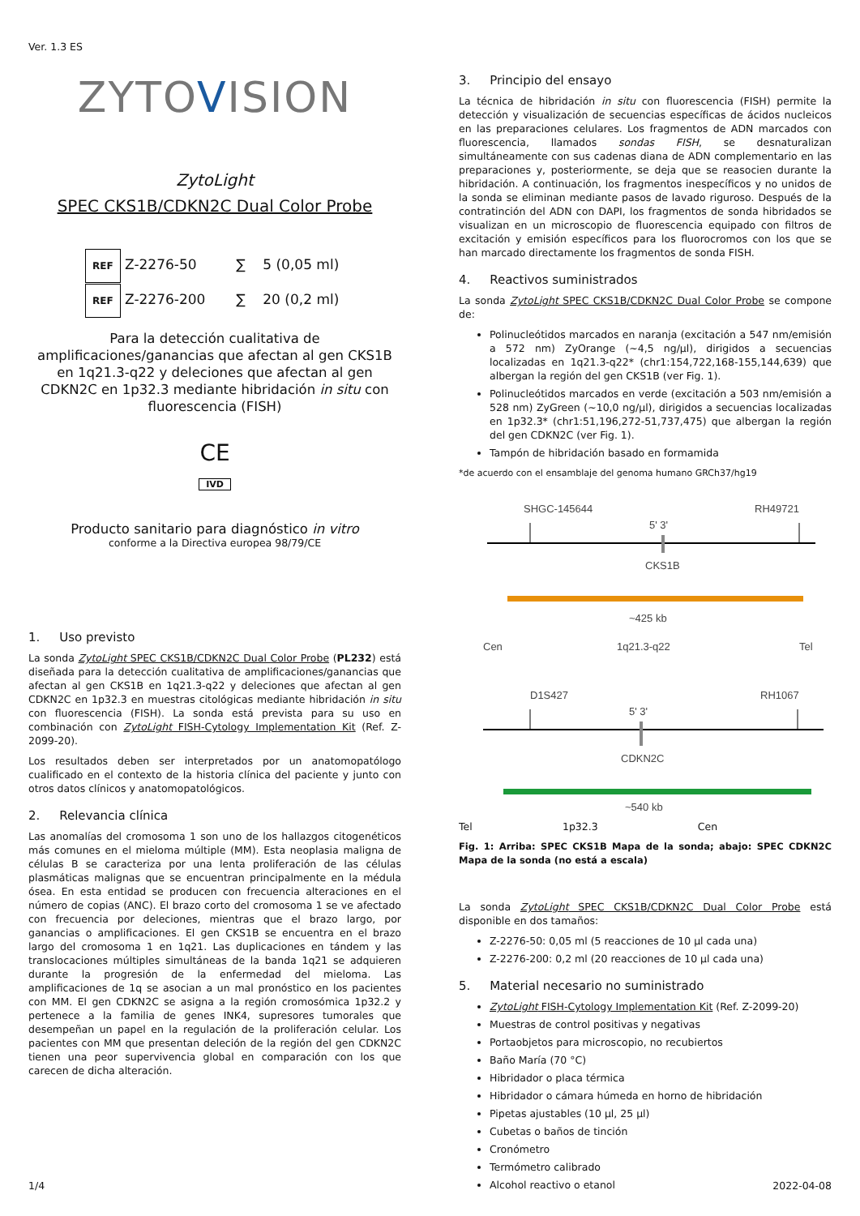Ver. 1.3 ES
ZYTOVISION
Zyto Light
SPEC CKS1B/CDKN2C Dual Color Probe
REF Z-2276-50 ∑ 5 (0,05 ml)
REF Z-2276-200 ∑ 20 (0,2 ml)
Para la detección cualitativa de amplificaciones/ganancias que afectan al gen CKS1B en 1q21.3-q22 y deleciones que afectan al gen CDKN2C en 1p32.3 mediante hibridación in situ con fluorescencia (FISH)
CE
IVD
Producto sanitario para diagnóstico in vitro
conforme a la Directiva europea 98/79/CE
1. Uso previsto
La sonda ZytoLight SPEC CKS1B/CDKN2C Dual Color Probe (PL232) está diseñada para la detección cualitativa de amplificaciones/ganancias que afectan al gen CKS1B en 1q21.3-q22 y deleciones que afectan al gen CDKN2C en 1p32.3 en muestras citológicas mediante hibridación in situ con fluorescencia (FISH). La sonda está prevista para su uso en combinación con ZytoLight FISH-Cytology Implementation Kit (Ref. Z-2099-20).
Los resultados deben ser interpretados por un anatomopatólogo cualificado en el contexto de la historia clínica del paciente y junto con otros datos clínicos y anatomopatológicos.
2. Relevancia clínica
Las anomalías del cromosoma 1 son uno de los hallazgos citogenéticos más comunes en el mieloma múltiple (MM). Esta neoplasia maligna de células B se caracteriza por una lenta proliferación de las células plasmáticas malignas que se encuentran principalmente en la médula ósea. En esta entidad se producen con frecuencia alteraciones en el número de copias (ANC). El brazo corto del cromosoma 1 se ve afectado con frecuencia por deleciones, mientras que el brazo largo, por ganancias o amplificaciones. El gen CKS1B se encuentra en el brazo largo del cromosoma 1 en 1q21. Las duplicaciones en tándem y las translocaciones múltiples simultáneas de la banda 1q21 se adquieren durante la progresión de la enfermedad del mieloma. Las amplificaciones de 1q se asocian a un mal pronóstico en los pacientes con MM. El gen CDKN2C se asigna a la región cromosómica 1p32.2 y pertenece a la familia de genes INK4, supresores tumorales que desempeñan un papel en la regulación de la proliferación celular. Los pacientes con MM que presentan deleción de la región del gen CDKN2C tienen una peor supervivencia global en comparación con los que carecen de dicha alteración.
3. Principio del ensayo
La técnica de hibridación in situ con fluorescencia (FISH) permite la detección y visualización de secuencias específicas de ácidos nucleicos en las preparaciones celulares. Los fragmentos de ADN marcados con fluorescencia, llamados sondas FISH, se desnaturalizan simultáneamente con sus cadenas diana de ADN complementario en las preparaciones y, posteriormente, se deja que se reasocien durante la hibridación. A continuación, los fragmentos inespecíficos y no unidos de la sonda se eliminan mediante pasos de lavado riguroso. Después de la contratinción del ADN con DAPI, los fragmentos de sonda hibridados se visualizan en un microscopio de fluorescencia equipado con filtros de excitación y emisión específicos para los fluorocromos con los que se han marcado directamente los fragmentos de sonda FISH.
4. Reactivos suministrados
La sonda ZytoLight SPEC CKS1B/CDKN2C Dual Color Probe se compone de:
Polinucleótidos marcados en naranja (excitación a 547 nm/emisión a 572 nm) ZyOrange (~4,5 ng/µl), dirigidos a secuencias localizadas en 1q21.3-q22* (chr1:154,722,168-155,144,639) que albergan la región del gen CKS1B (ver Fig. 1).
Polinucleótidos marcados en verde (excitación a 503 nm/emisión a 528 nm) ZyGreen (~10,0 ng/µl), dirigidos a secuencias localizadas en 1p32.3* (chr1:51,196,272-51,737,475) que albergan la región del gen CDKN2C (ver Fig. 1).
Tampón de hibridación basado en formamida
*de acuerdo con el ensamblaje del genoma humano GRCh37/hg19
SHGC-145644
RH49721
5' 3'
CKS1B
~425 kb
Cen
1q21.3-q22
Tel
D1S427
RH1067
5' 3'
CDKN2C
~540 kb
Tel 1p32.3 Cen
Fig. 1: Arriba: SPEC CKS1B Mapa de la sonda; abajo: SPEC CDKN2C Mapa de la sonda (no está a escala)
La sonda ZytoLight SPEC CKS1B/CDKN2C Dual Color Probe está disponible en dos tamaños:
Z-2276-50: 0,05 ml (5 reacciones de 10 µl cada una)
Z-2276-200: 0,2 ml (20 reacciones de 10 µl cada una)
5. Material necesario no suministrado
ZytoLight FISH-Cytology Implementation Kit (Ref. Z-2099-20)
Muestras de control positivas y negativas
Portaobjetos para microscopio, no recubiertos
Baño María (70 °C)
Hibridador o placa térmica
Hibridador o cámara húmeda en horno de hibridación
Pipetas ajustables (10 µl, 25 µl)
Cubetas o baños de tinción
Cronómetro
Termómetro calibrado
Alcohol reactivo o etanol
1/4 2022-04-08